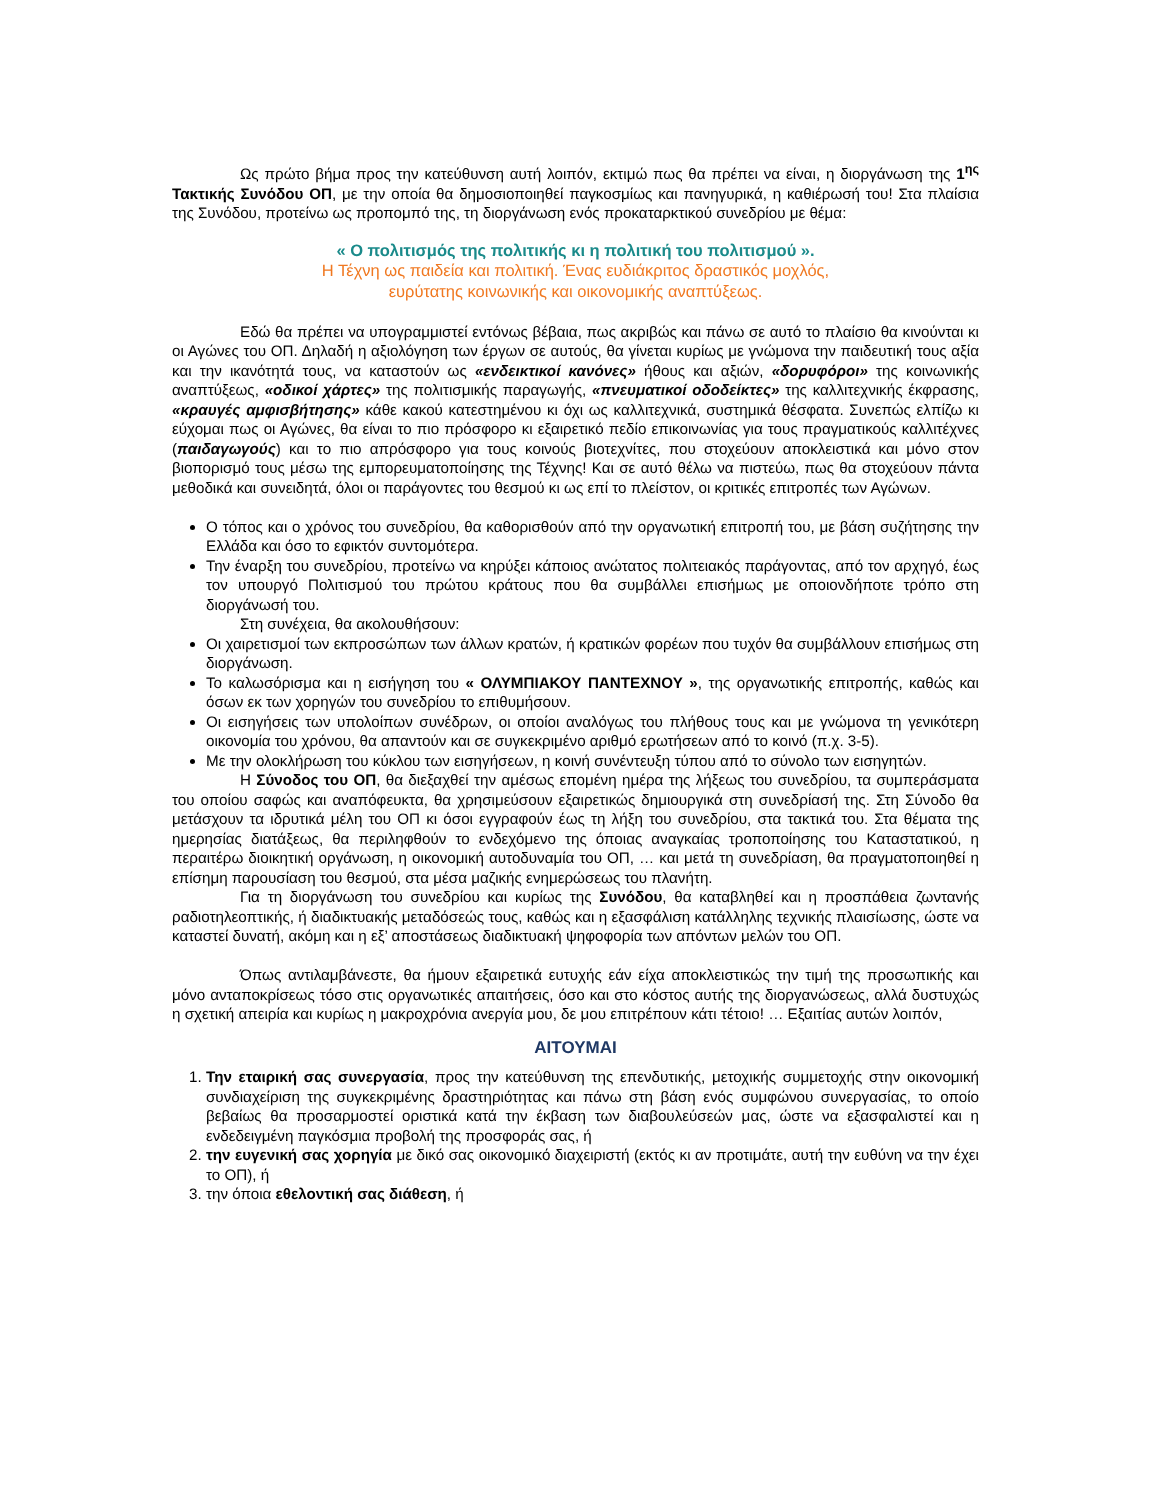Ως πρώτο βήμα προς την κατεύθυνση αυτή λοιπόν, εκτιμώ πως θα πρέπει να είναι, η διοργάνωση της 1<sup>ης</sup> Τακτικής Συνόδου ΟΠ, με την οποία θα δημοσιοποιηθεί παγκοσμίως και πανηγυρικά, η καθιέρωσή του! Στα πλαίσια της Συνόδου, προτείνω ως προπομπό της, τη διοργάνωση ενός προκαταρκτικού συνεδρίου με θέμα:
« Ο πολιτισμός της πολιτικής κι η πολιτική του πολιτισμού ».
Η Τέχνη ως παιδεία και πολιτική. Ένας ευδιάκριτος δραστικός μοχλός,
ευρύτατης κοινωνικής και οικονομικής αναπτύξεως.
Εδώ θα πρέπει να υπογραμμιστεί εντόνως βέβαια, πως ακριβώς και πάνω σε αυτό το πλαίσιο θα κινούνται κι οι Αγώνες του ΟΠ. Δηλαδή η αξιολόγηση των έργων σε αυτούς, θα γίνεται κυρίως με γνώμονα την παιδευτική τους αξία και την ικανότητά τους, να καταστούν ως «ενδεικτικοί κανόνες» ήθους και αξιών, «δορυφόροι» της κοινωνικής αναπτύξεως, «οδικοί χάρτες» της πολιτισμικής παραγωγής, «πνευματικοί οδοδείκτες» της καλλιτεχνικής έκφρασης, «κραυγές αμφισβήτησης» κάθε κακού κατεστημένου κι όχι ως καλλιτεχνικά, συστημικά θέσφατα. Συνεπώς ελπίζω κι εύχομαι πως οι Αγώνες, θα είναι το πιο πρόσφορο κι εξαιρετικό πεδίο επικοινωνίας για τους πραγματικούς καλλιτέχνες (παιδαγωγούς) και το πιο απρόσφορο για τους κοινούς βιοτεχνίτες, που στοχεύουν αποκλειστικά και μόνο στον βιοπορισμό τους μέσω της εμπορευματοποίησης της Τέχνης! Και σε αυτό θέλω να πιστεύω, πως θα στοχεύουν πάντα μεθοδικά και συνειδητά, όλοι οι παράγοντες του θεσμού κι ως επί το πλείστον, οι κριτικές επιτροπές των Αγώνων.
Ο τόπος και ο χρόνος του συνεδρίου, θα καθορισθούν από την οργανωτική επιτροπή του, με βάση συζήτησης την Ελλάδα και όσο το εφικτόν συντομότερα.
Την έναρξη του συνεδρίου, προτείνω να κηρύξει κάποιος ανώτατος πολιτειακός παράγοντας, από τον αρχηγό, έως τον υπουργό Πολιτισμού του πρώτου κράτους που θα συμβάλλει επισήμως με οποιονδήποτε τρόπο στη διοργάνωσή του.
Στη συνέχεια, θα ακολουθήσουν:
Οι χαιρετισμοί των εκπροσώπων των άλλων κρατών, ή κρατικών φορέων που τυχόν θα συμβάλλουν επισήμως στη διοργάνωση.
Το καλωσόρισμα και η εισήγηση του « ΟΛΥΜΠΙΑΚΟΥ ΠΑΝΤΕΧΝΟΥ », της οργανωτικής επιτροπής, καθώς και όσων εκ των χορηγών του συνεδρίου το επιθυμήσουν.
Οι εισηγήσεις των υπολοίπων συνέδρων, οι οποίοι αναλόγως του πλήθους τους και με γνώμονα τη γενικότερη οικονομία του χρόνου, θα απαντούν και σε συγκεκριμένο αριθμό ερωτήσεων από το κοινό (π.χ. 3-5).
Με την ολοκλήρωση του κύκλου των εισηγήσεων, η κοινή συνέντευξη τύπου από το σύνολο των εισηγητών.
Η Σύνοδος του ΟΠ, θα διεξαχθεί την αμέσως επομένη ημέρα της λήξεως του συνεδρίου, τα συμπεράσματα του οποίου σαφώς και αναπόφευκτα, θα χρησιμεύσουν εξαιρετικώς δημιουργικά στη συνεδρίασή της. Στη Σύνοδο θα μετάσχουν τα ιδρυτικά μέλη του ΟΠ κι όσοι εγγραφούν έως τη λήξη του συνεδρίου, στα τακτικά του. Στα θέματα της ημερησίας διατάξεως, θα περιληφθούν το ενδεχόμενο της όποιας αναγκαίας τροποποίησης του Καταστατικού, η περαιτέρω διοικητική οργάνωση, η οικονομική αυτοδυναμία του ΟΠ, … και μετά τη συνεδρίαση, θα πραγματοποιηθεί η επίσημη παρουσίαση του θεσμού, στα μέσα μαζικής ενημερώσεως του πλανήτη.
Για τη διοργάνωση του συνεδρίου και κυρίως της Συνόδου, θα καταβληθεί και η προσπάθεια ζωντανής ραδιοτηλεοπτικής, ή διαδικτυακής μεταδόσεώς τους, καθώς και η εξασφάλιση κατάλληλης τεχνικής πλαισίωσης, ώστε να καταστεί δυνατή, ακόμη και η εξ’ αποστάσεως διαδικτυακή ψηφοφορία των απόντων μελών του ΟΠ.
Όπως αντιλαμβάνεστε, θα ήμουν εξαιρετικά ευτυχής εάν είχα αποκλειστικώς την τιμή της προσωπικής και μόνο ανταποκρίσεως τόσο στις οργανωτικές απαιτήσεις, όσο και στο κόστος αυτής της διοργανώσεως, αλλά δυστυχώς η σχετική απειρία και κυρίως η μακροχρόνια ανεργία μου, δε μου επιτρέπουν κάτι τέτοιο! … Εξαιτίας αυτών λοιπόν,
ΑΙΤΟΥΜΑΙ
1. Την εταιρική σας συνεργασία, προς την κατεύθυνση της επενδυτικής, μετοχικής συμμετοχής στην οικονομική συνδιαχείριση της συγκεκριμένης δραστηριότητας και πάνω στη βάση ενός συμφώνου συνεργασίας, το οποίο βεβαίως θα προσαρμοστεί οριστικά κατά την έκβαση των διαβουλεύσεών μας, ώστε να εξασφαλιστεί και η ενδεδειγμένη παγκόσμια προβολή της προσφοράς σας, ή
2. την ευγενική σας χορηγία με δικό σας οικονομικό διαχειριστή (εκτός κι αν προτιμάτε, αυτή την ευθύνη να την έχει το ΟΠ), ή
3. την όποια εθελοντική σας διάθεση, ή